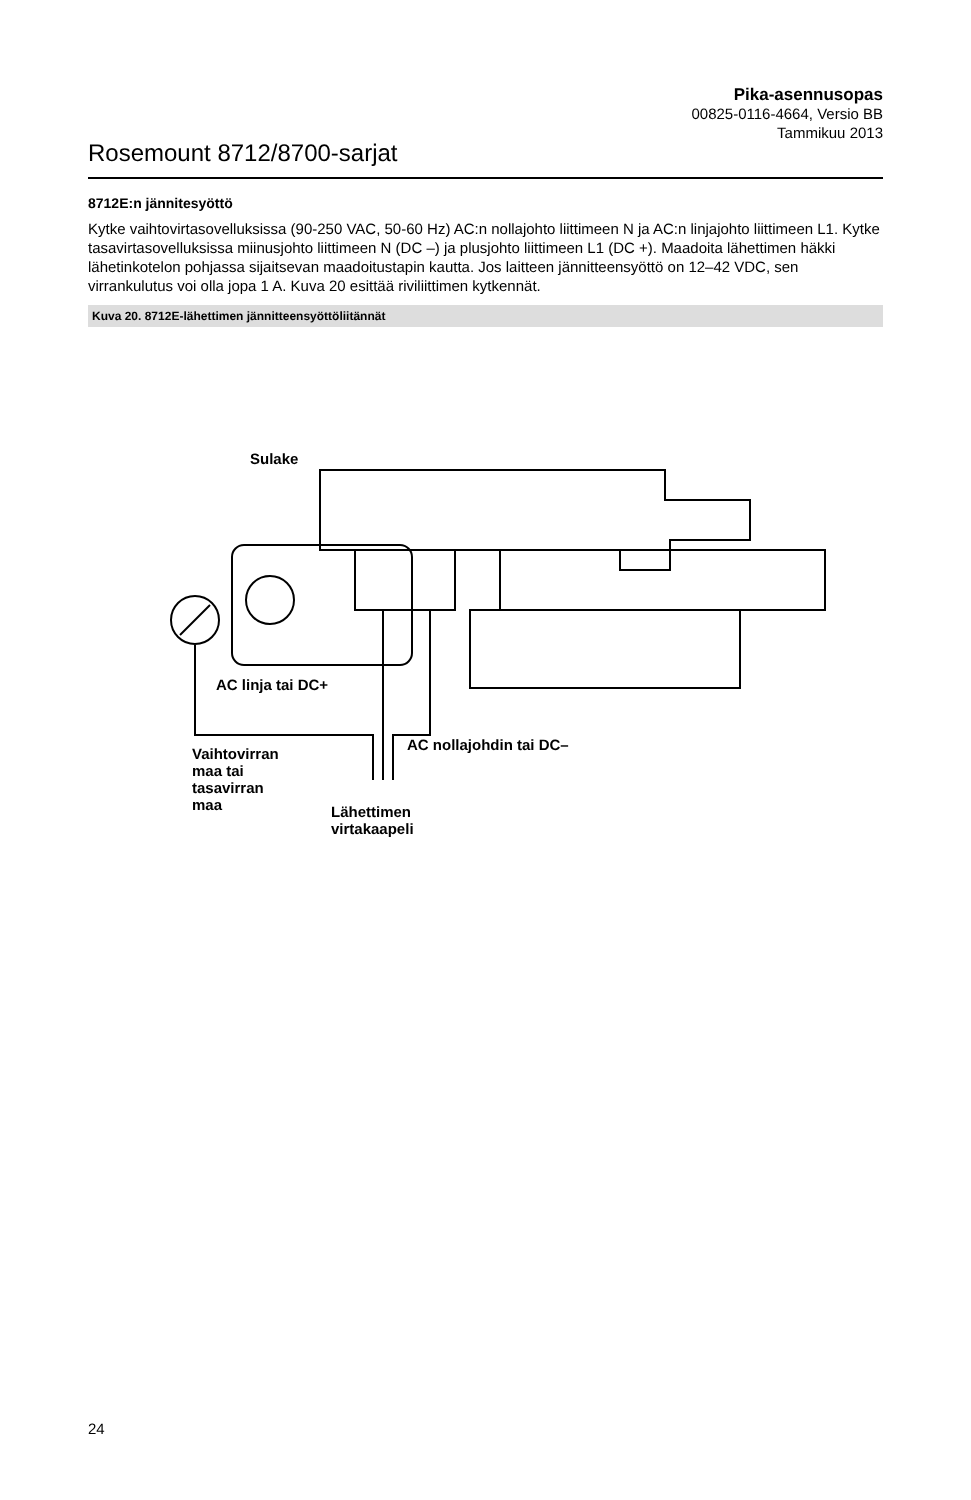Rosemount 8712/8700-sarjat
Pika-asennusopas
00825-0116-4664, Versio BB
Tammikuu 2013
8712E:n jännitesyöttö
Kytke vaihtovirtasovelluksissa (90-250 VAC, 50-60 Hz) AC:n nollajohto liittimeen N ja AC:n linjajohto liittimeen L1. Kytke tasavirtasovelluksissa miinusjohto liittimeen N (DC –) ja plusjohto liittimeen L1 (DC +). Maadoita lähettimen häkki lähetinkotelon pohjassa sijaitsevan maadoitustapin kautta. Jos laitteen jännitteensyöttö on 12–42 VDC, sen virrankulutus voi olla jopa 1 A. Kuva 20 esittää riviliittimen kytkennät.
Kuva 20. 8712E-lähettimen jännitteensyöttöliitännät
Sulake
AC linja tai DC+
AC nollajohdin tai DC–
Vaihtovirran
maa tai
tasavirran
maa
Lähettimen
virtakaapeli
24